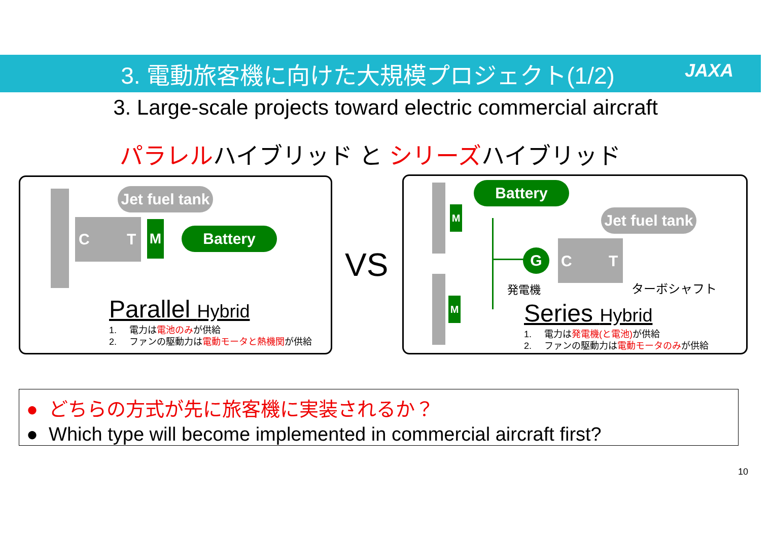3. 電動旅客機に向けた大規模プロジェクト(1/2) JAXA
3. Large-scale projects toward electric commercial aircraft
パラレルハイブリッド と シリーズハイブリッド
C T
M
Jet fuel tank
Battery
Parallel Hybrid
1. 電力は電池のみが供給
2. ファンの駆動力は電動モータと熱機関が供給
VS
M
M
Battery
Jet fuel tank
G C T
発電機 ターボシャフト
Series Hybrid
1. 電力は発電機(と電池) が供給
2. ファンの駆動力は電動モータのみが供給
● どちらの方式が先に旅客機に実装されるか？
● Which type will become implemented in commercial aircraft first?
10